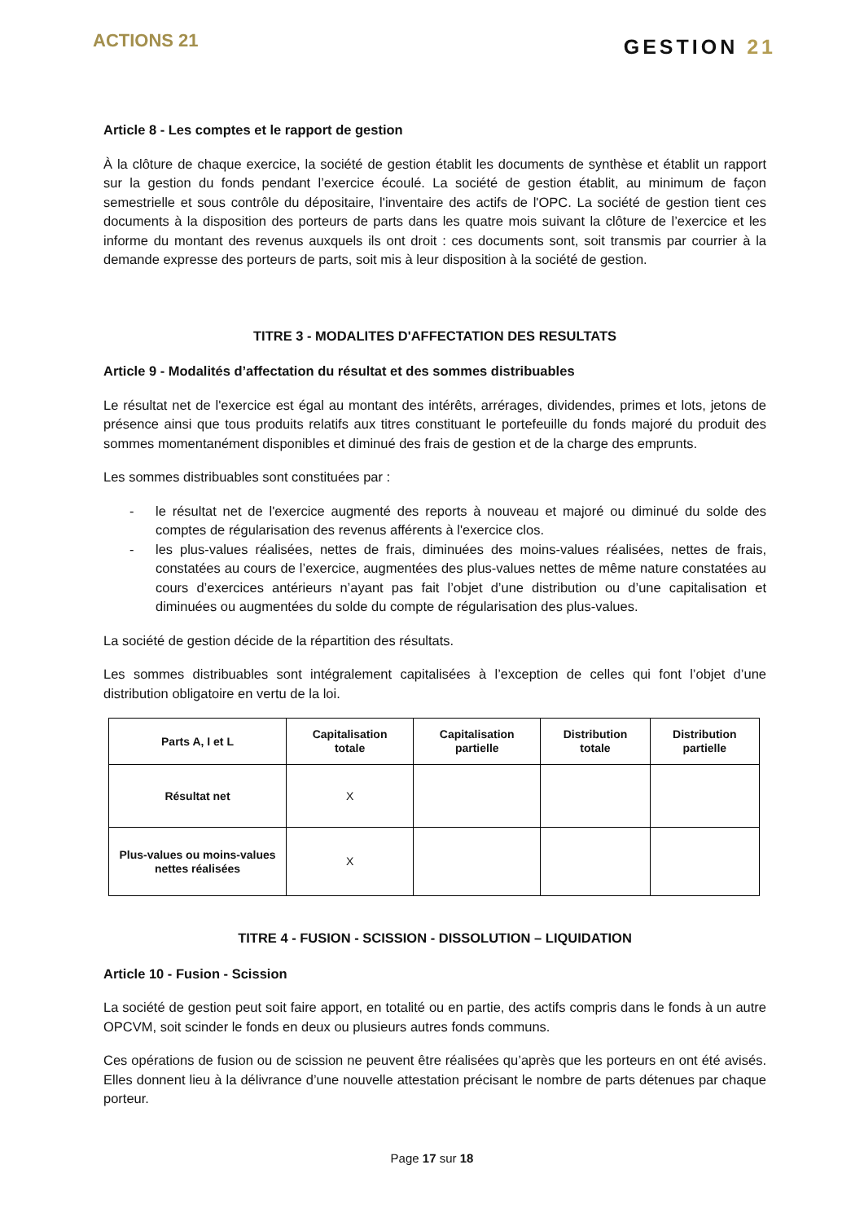ACTIONS 21
GESTION 21
Article 8 - Les comptes et le rapport de gestion
À la clôture de chaque exercice, la société de gestion établit les documents de synthèse et établit un rapport sur la gestion du fonds pendant l’exercice écoulé. La société de gestion établit, au minimum de façon semestrielle et sous contrôle du dépositaire, l'inventaire des actifs de l'OPC. La société de gestion tient ces documents à la disposition des porteurs de parts dans les quatre mois suivant la clôture de l’exercice et les informe du montant des revenus auxquels ils ont droit : ces documents sont, soit transmis par courrier à la demande expresse des porteurs de parts, soit mis à leur disposition à la société de gestion.
TITRE 3 - MODALITES D'AFFECTATION DES RESULTATS
Article 9 - Modalités d’affectation du résultat et des sommes distribuables
Le résultat net de l'exercice est égal au montant des intérêts, arrérages, dividendes, primes et lots, jetons de présence ainsi que tous produits relatifs aux titres constituant le portefeuille du fonds majoré du produit des sommes momentanément disponibles et diminué des frais de gestion et de la charge des emprunts.
Les sommes distribuables sont constituées par :
- le résultat net de l'exercice augmenté des reports à nouveau et majoré ou diminué du solde des comptes de régularisation des revenus afférents à l'exercice clos.
- les plus-values réalisées, nettes de frais, diminuées des moins-values réalisées, nettes de frais, constatées au cours de l’exercice, augmentées des plus-values nettes de même nature constatées au cours d’exercices antérieurs n’ayant pas fait l’objet d’une distribution ou d’une capitalisation et diminuées ou augmentées du solde du compte de régularisation des plus-values.
La société de gestion décide de la répartition des résultats.
Les sommes distribuables sont intégralement capitalisées à l’exception de celles qui font l’objet d’une distribution obligatoire en vertu de la loi.
| Parts A, I et L | Capitalisation totale | Capitalisation partielle | Distribution totale | Distribution partielle |
| --- | --- | --- | --- | --- |
| Résultat net | X | | | |
| Plus-values ou moins-values nettes réalisées | X | | | |
TITRE 4 - FUSION - SCISSION - DISSOLUTION – LIQUIDATION
Article 10 - Fusion - Scission
La société de gestion peut soit faire apport, en totalité ou en partie, des actifs compris dans le fonds à un autre OPCVM, soit scinder le fonds en deux ou plusieurs autres fonds communs.
Ces opérations de fusion ou de scission ne peuvent être réalisées qu’après que les porteurs en ont été avisés. Elles donnent lieu à la délivrance d’une nouvelle attestation précisant le nombre de parts détenues par chaque porteur.
Page 17 sur 18